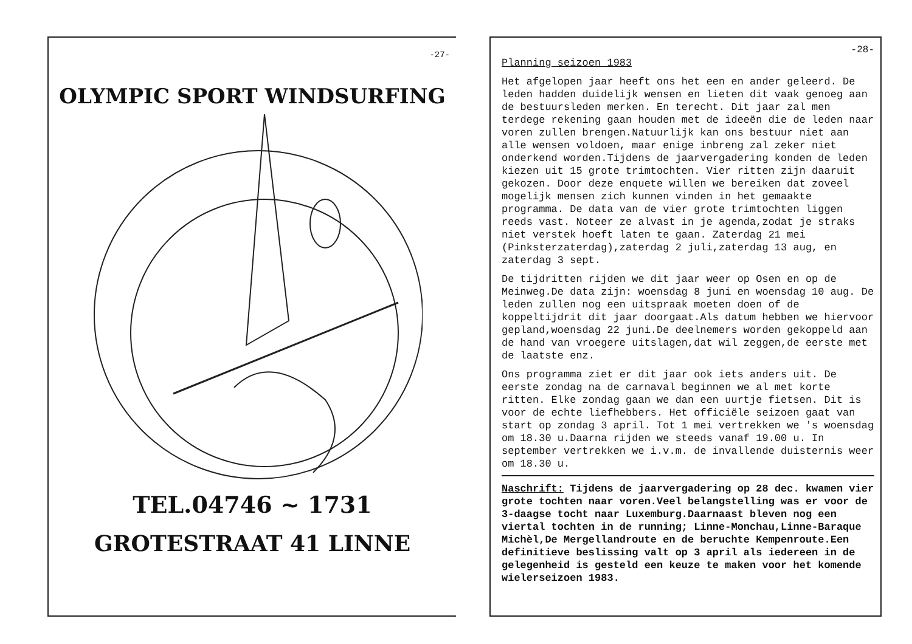-27-
OLYMPIC SPORT WINDSURFING
TEL.04746 ~ 1731
GROTESTRAAT 41 LINNE
-28-
Planning seizoen 1983
Het afgelopen jaar heeft ons het een en ander geleerd. De leden hadden duidelijk wensen en lieten dit vaak genoeg aan de bestuursleden merken. En terecht. Dit jaar zal men terdege rekening gaan houden met de ideeën die de leden naar voren zullen brengen.Natuurlijk kan ons bestuur niet aan alle wensen voldoen, maar enige inbreng zal zeker niet onderkend worden.Tijdens de jaarvergadering konden de leden kiezen uit 15 grote trimtochten. Vier ritten zijn daaruit gekozen. Door deze enquete willen we bereiken dat zoveel mogelijk mensen zich kunnen vinden in het gemaakte programma. De data van de vier grote trimtochten liggen reeds vast. Noteer ze alvast in je agenda,zodat je straks niet verstek hoeft laten te gaan. Zaterdag 21 mei (Pinksterzaterdag),zaterdag 2 juli,zaterdag 13 aug, en zaterdag 3 sept.
De tijdritten rijden we dit jaar weer op Osen en op de Meinweg.De data zijn: woensdag 8 juni en woensdag 10 aug. De leden zullen nog een uitspraak moeten doen of de koppeltijdrit dit jaar doorgaat.Als datum hebben we hiervoor gepland,woensdag 22 juni.De deelnemers worden gekoppeld aan de hand van vroegere uitslagen,dat wil zeggen,de eerste met de laatste enz.
Ons programma ziet er dit jaar ook iets anders uit. De eerste zondag na de carnaval beginnen we al met korte ritten. Elke zondag gaan we dan een uurtje fietsen. Dit is voor de echte liefhebbers. Het officiële seizoen gaat van start op zondag 3 april. Tot 1 mei vertrekken we 's woensdag om 18.30 u.Daarna rijden we steeds vanaf 19.00 u. In september vertrekken we i.v.m. de invallende duisternis weer om 18.30 u.
Naschrift: Tijdens de jaarvergadering op 28 dec. kwamen vier grote tochten naar voren.Veel belangstelling was er voor de 3-daagse tocht naar Luxemburg.Daarnaast bleven nog een viertal tochten in de running; Linne-Monchau,Linne-Baraque Michèl,De Mergellandroute en de beruchte Kempenroute.Een definitieve beslissing valt op 3 april als iedereen in de gelegenheid is gesteld een keuze te maken voor het komende wielerseizoen 1983.